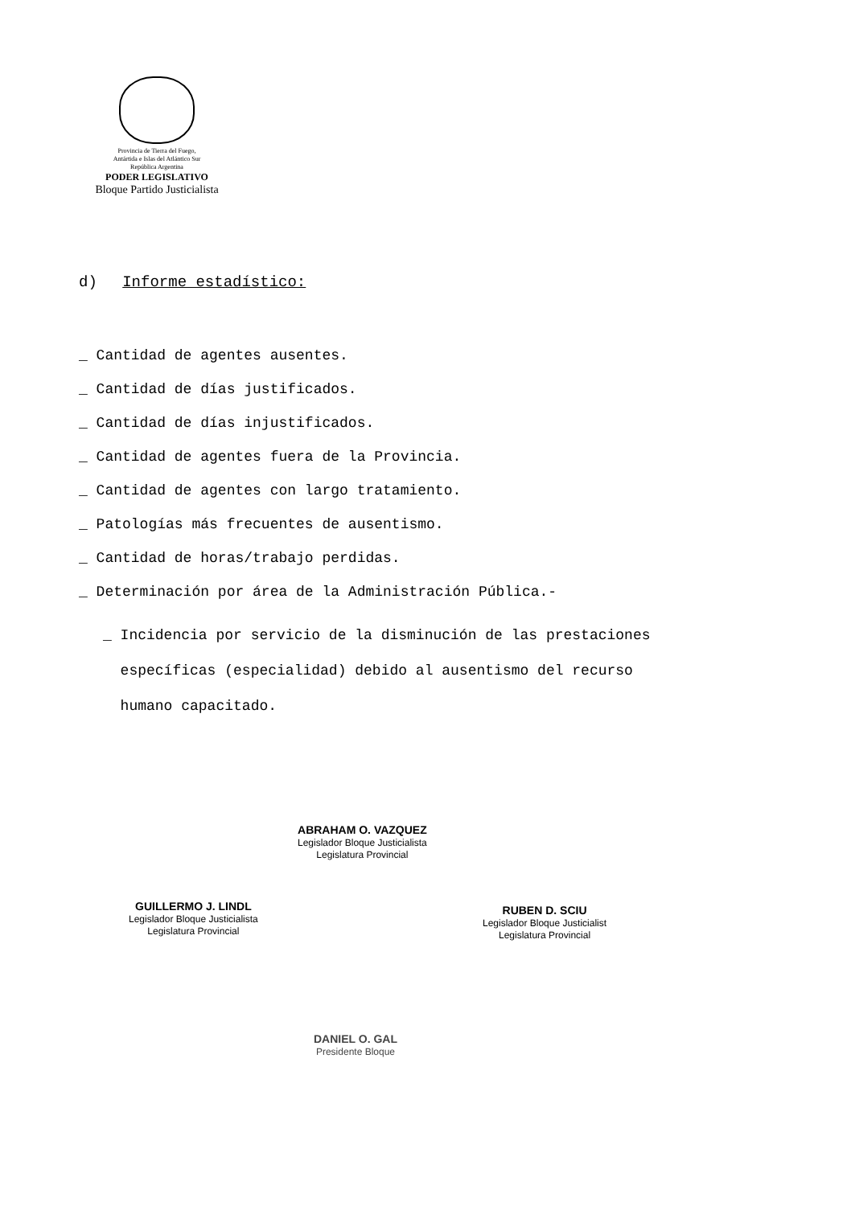Provincia de Tierra del Fuego,
Antártida e Islas del Atlántico Sur
República Argentina
PODER LEGISLATIVO
Bloque Partido Justicialista
d) Informe estadístico:
_ Cantidad de agentes ausentes.
_ Cantidad de días justificados.
_ Cantidad de días injustificados.
_ Cantidad de agentes fuera de la Provincia.
_ Cantidad de agentes con largo tratamiento.
_ Patologías más frecuentes de ausentismo.
_ Cantidad de horas/trabajo perdidas.
_ Determinación por área de la Administración Pública.-
_ Incidencia por servicio de la disminución de las prestaciones
específicas (especialidad) debido al ausentismo del recurso
humano capacitado.
ABRAHAM O. VAZQUEZ
Legislador Bloque Justicialista
Legislatura Provincial
GUILLERMO J. LINDL
Legislador Bloque Justicialista
Legislatura Provincial
RUBEN D. SCIU
Legislador Bloque Justicialist
Legislatura Provincial
DANIEL O. GAL
Presidente Bloque